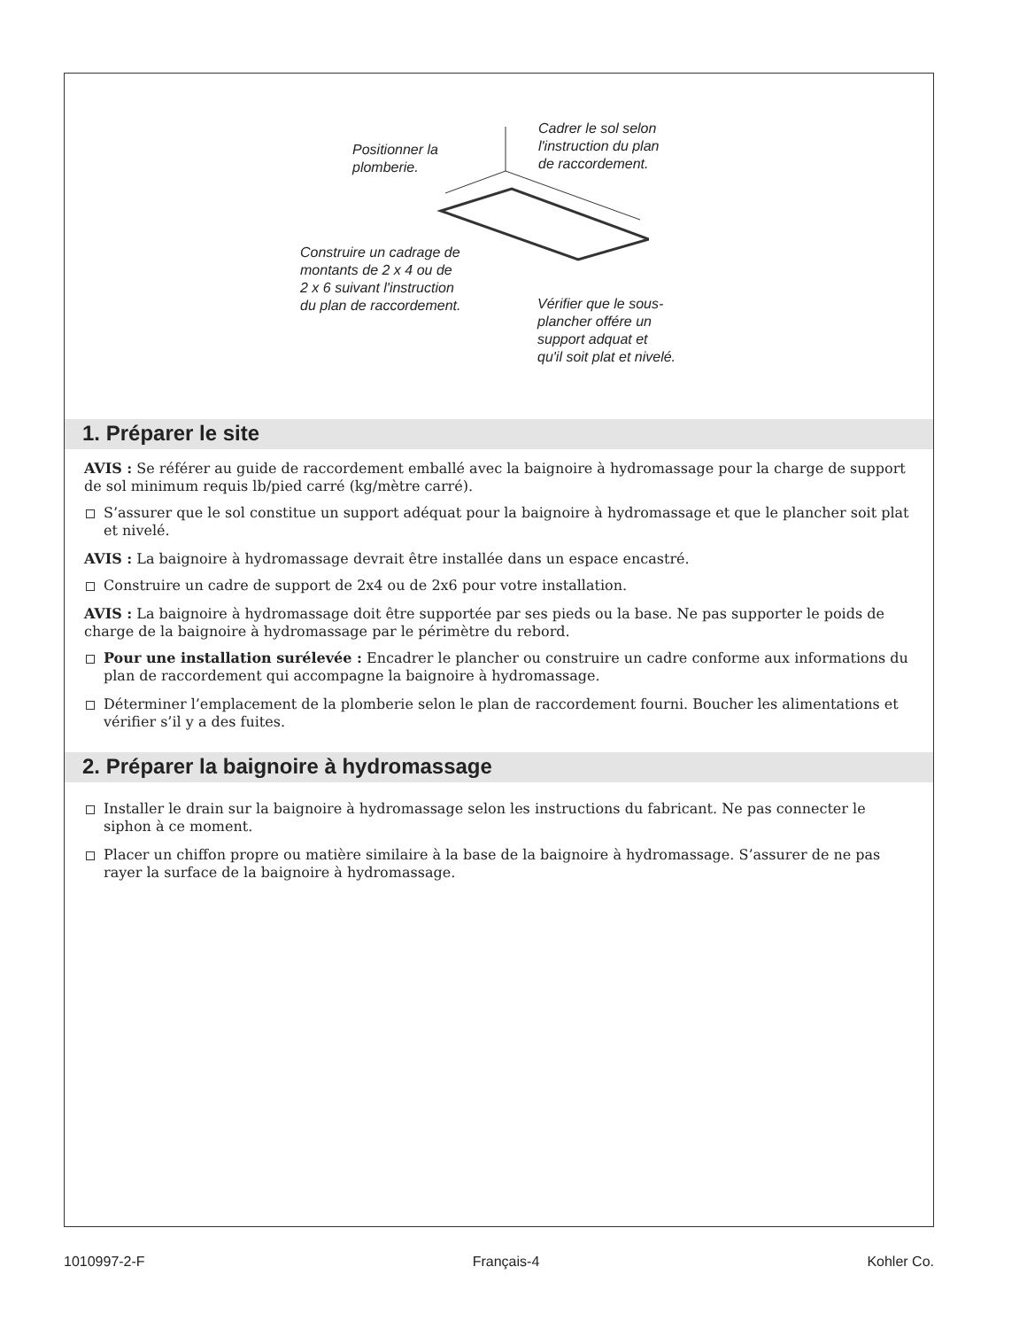Positionner la
plomberie.
Cadrer le sol selon
l'instruction du plan
de raccordement.
Construire un cadrage de
montants de 2 x 4 ou de
2 x 6 suivant l'instruction
du plan de raccordement.
Vérifier que le sous-
plancher offére un
support adquat et
qu'il soit plat et nivelé.
1. Préparer le site
AVIS : Se référer au guide de raccordement emballé avec la baignoire à hydromassage pour la charge de support de sol minimum requis lb/pied carré (kg/mètre carré).
S’assurer que le sol constitue un support adéquat pour la baignoire à hydromassage et que le plancher soit plat et nivelé.
AVIS : La baignoire à hydromassage devrait être installée dans un espace encastré.
Construire un cadre de support de 2x4 ou de 2x6 pour votre installation.
AVIS : La baignoire à hydromassage doit être supportée par ses pieds ou la base. Ne pas supporter le poids de charge de la baignoire à hydromassage par le périmètre du rebord.
Pour une installation surélevée : Encadrer le plancher ou construire un cadre conforme aux informations du plan de raccordement qui accompagne la baignoire à hydromassage.
Déterminer l’emplacement de la plomberie selon le plan de raccordement fourni. Boucher les alimentations et vérifier s’il y a des fuites.
2. Préparer la baignoire à hydromassage
Installer le drain sur la baignoire à hydromassage selon les instructions du fabricant. Ne pas connecter le siphon à ce moment.
Placer un chiffon propre ou matière similaire à la base de la baignoire à hydromassage. S’assurer de ne pas rayer la surface de la baignoire à hydromassage.
1010997-2-F Français-4 Kohler Co.